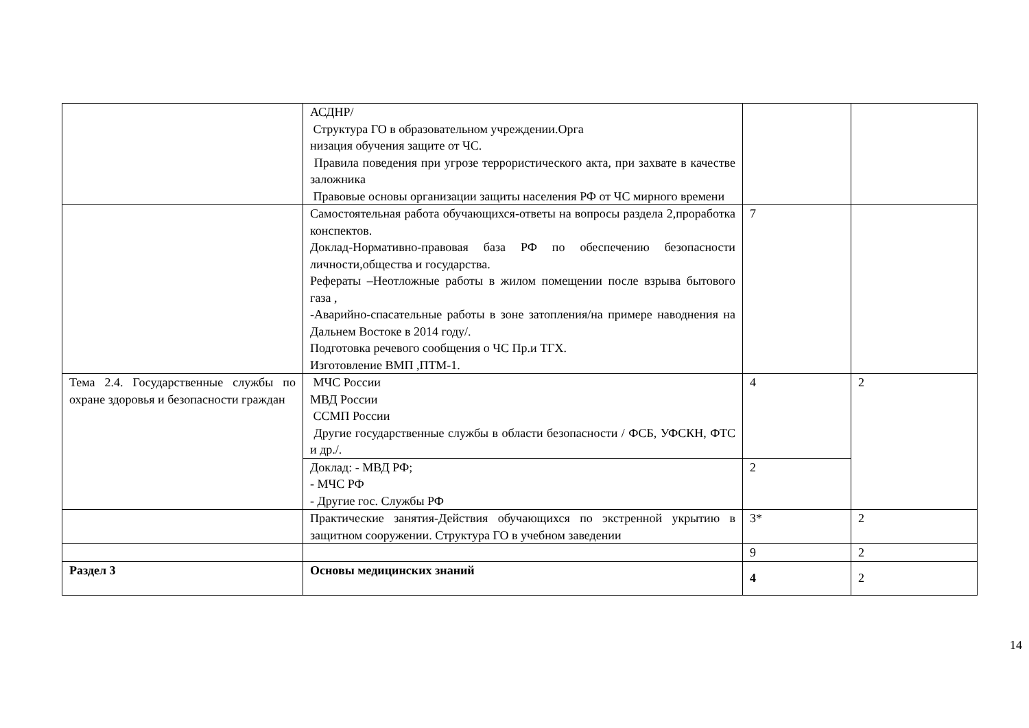| | АСДНР/ Структура ГО в образовательном учреждении.Орга низация обучения защите от ЧС. Правила поведения при угрозе террористического акта, при захвате в качестве заложника Правовые основы организации защиты населения РФ от ЧС мирного времени | | |
| | Самостоятельная работа обучающихся-ответы на вопросы раздела 2,проработка конспектов. Доклад-Нормативно-правовая база РФ по обеспечению безопасности личности,общества и государства. Рефераты –Неотложные работы в жилом помещении после взрыва бытового газа , -Аварийно-спасательные работы в зоне затопления/на примере наводнения на Дальнем Востоке в 2014 году/. Подготовка речевого сообщения о ЧС Пр.и ТГХ. Изготовление ВМП ,ПТМ-1. | 7 | |
| Тема 2.4. Государственные службы по охране здоровья и безопасности граждан | МЧС России МВД России ССМП России Другие государственные службы в области безопасности / ФСБ, УФСКН, ФТС и др./. | 4 | 2 |
| | Доклад: - МВД РФ; - МЧС РФ - Другие гос. Службы РФ | 2 | |
| | Практические занятия-Действия обучающихся по экстренной укрытию в защитном сооружении. Структура ГО в учебном заведении | 3* | 2 |
| | | 9 | 2 |
| Раздел 3 | Основы медицинских знаний | 4 | 2 |
14